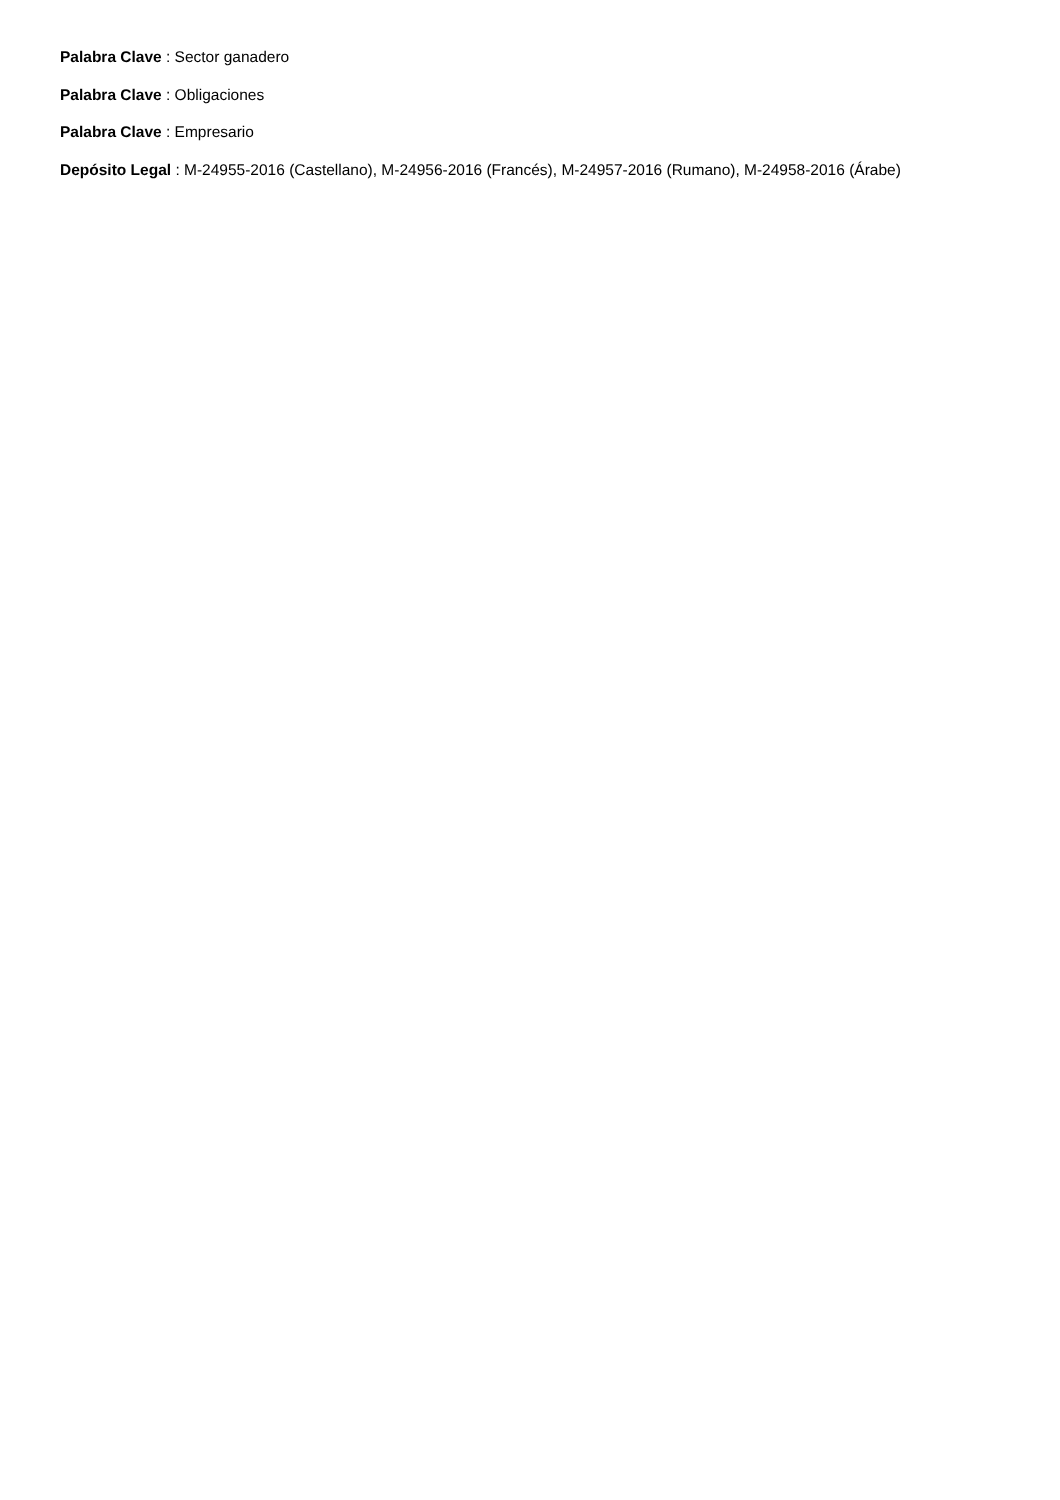Palabra Clave : Sector ganadero
Palabra Clave : Obligaciones
Palabra Clave : Empresario
Depósito Legal : M-24955-2016 (Castellano), M-24956-2016 (Francés), M-24957-2016 (Rumano), M-24958-2016 (Árabe)